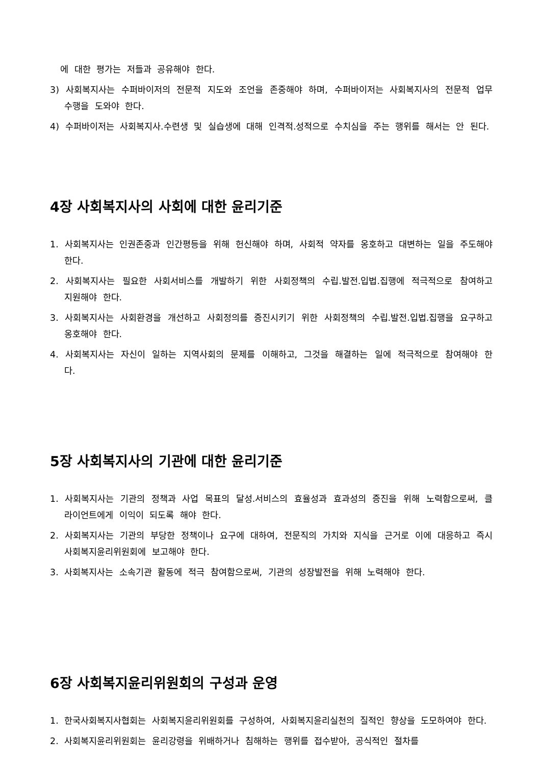에 대한 평가는 저들과 공유해야 한다.
3) 사회복지사는 수퍼바이저의 전문적 지도와 조언을 존중해야 하며, 수퍼바이저는 사회복지사의 전문적 업무수행을 도와야 한다.
4) 수퍼바이저는 사회복지사.수련생 및 실습생에 대해 인격적.성적으로 수치심을 주는 행위를 해서는 안 된다.
4장 사회복지사의 사회에 대한 윤리기준
1. 사회복지사는 인권존중과 인간평등을 위해 헌신해야 하며, 사회적 약자를 옹호하고 대변하는 일을 주도해야 한다.
2. 사회복지사는 필요한 사회서비스를 개발하기 위한 사회정책의 수립.발전.입법.집행에 적극적으로 참여하고 지원해야 한다.
3. 사회복지사는 사회환경을 개선하고 사회정의를 증진시키기 위한 사회정책의 수립.발전.입법.집행을 요구하고 옹호해야 한다.
4. 사회복지사는 자신이 일하는 지역사회의 문제를 이해하고, 그것을 해결하는 일에 적극적으로 참여해야 한다.
5장 사회복지사의 기관에 대한 윤리기준
1. 사회복지사는 기관의 정책과 사업 목표의 달성.서비스의 효율성과 효과성의 증진을 위해 노력함으로써, 클라이언트에게 이익이 되도록 해야 한다.
2. 사회복지사는 기관의 부당한 정책이나 요구에 대하여, 전문직의 가치와 지식을 근거로 이에 대응하고 즉시 사회복지윤리위원회에 보고해야 한다.
3. 사회복지사는 소속기관 활동에 적극 참여함으로써, 기관의 성장발전을 위해 노력해야 한다.
6장 사회복지윤리위원회의 구성과 운영
1. 한국사회복지사협회는 사회복지윤리위원회를 구성하여, 사회복지윤리실천의 질적인 향상을 도모하여야 한다.
2. 사회복지윤리위원회는 윤리강령을 위배하거나 침해하는 행위를 접수받아, 공식적인 절차를